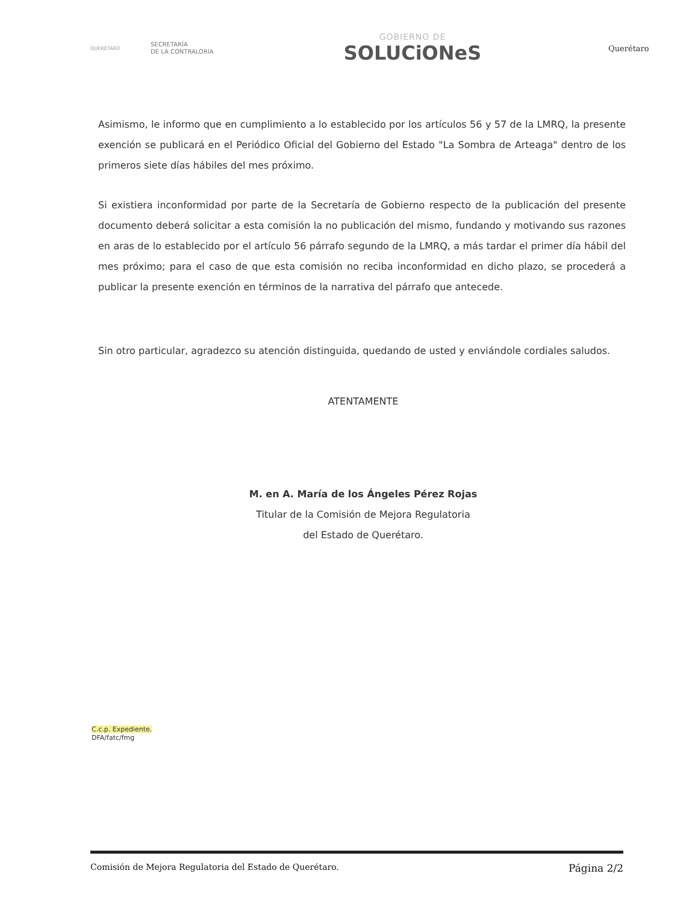QUERÉTARO
SECRETARÍA
DE LA CONTRALORIA
GOBIERNO DE
SOLUCiONeS
Querétaro
Asimismo, le informo que en cumplimiento a lo establecido por los artículos 56 y 57 de la LMRQ, la presente exención se publicará en el Periódico Oficial del Gobierno del Estado "La Sombra de Arteaga" dentro de los primeros siete días hábiles del mes próximo.
Si existiera inconformidad por parte de la Secretaría de Gobierno respecto de la publicación del presente documento deberá solicitar a esta comisión la no publicación del mismo, fundando y motivando sus razones en aras de lo establecido por el artículo 56 párrafo segundo de la LMRQ, a más tardar el primer día hábil del mes próximo; para el caso de que esta comisión no reciba inconformidad en dicho plazo, se procederá a publicar la presente exención en términos de la narrativa del párrafo que antecede.
Sin otro particular, agradezco su atención distinguida, quedando de usted y enviándole cordiales saludos.
ATENTAMENTE
M. en A. María de los Ángeles Pérez Rojas
Titular de la Comisión de Mejora Regulatoria
del Estado de Querétaro.
C.c.p. Expediente.
DFA/fatc/fmg
Comisión de Mejora Regulatoria del Estado de Querétaro. Página 2/2